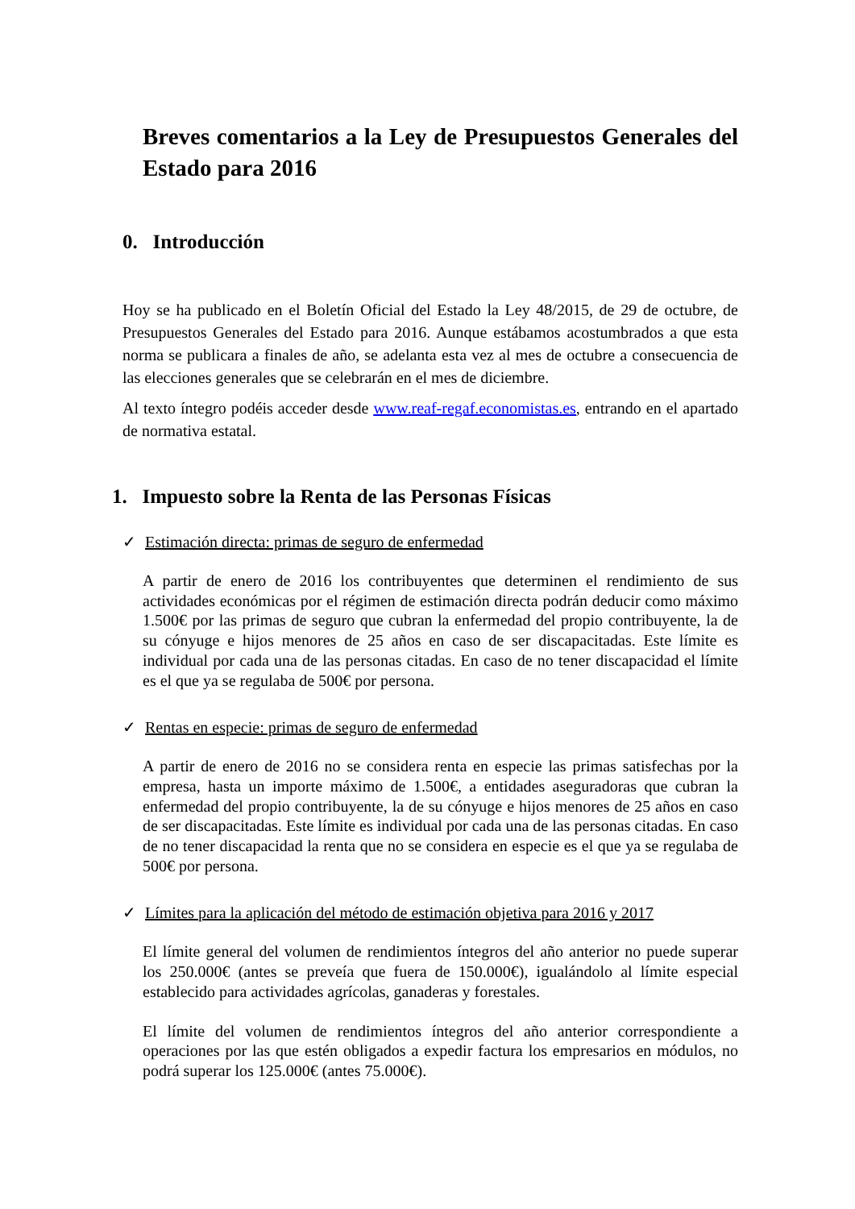Breves comentarios a la Ley de Presupuestos Generales del Estado para 2016
0. Introducción
Hoy se ha publicado en el Boletín Oficial del Estado la Ley 48/2015, de 29 de octubre, de Presupuestos Generales del Estado para 2016. Aunque estábamos acostumbrados a que esta norma se publicara a finales de año, se adelanta esta vez al mes de octubre a consecuencia de las elecciones generales que se celebrarán en el mes de diciembre.
Al texto íntegro podéis acceder desde www.reaf-regaf.economistas.es, entrando en el apartado de normativa estatal.
1. Impuesto sobre la Renta de las Personas Físicas
✓ Estimación directa: primas de seguro de enfermedad
A partir de enero de 2016 los contribuyentes que determinen el rendimiento de sus actividades económicas por el régimen de estimación directa podrán deducir como máximo 1.500€ por las primas de seguro que cubran la enfermedad del propio contribuyente, la de su cónyuge e hijos menores de 25 años en caso de ser discapacitadas. Este límite es individual por cada una de las personas citadas. En caso de no tener discapacidad el límite es el que ya se regulaba de 500€ por persona.
✓ Rentas en especie: primas de seguro de enfermedad
A partir de enero de 2016 no se considera renta en especie las primas satisfechas por la empresa, hasta un importe máximo de 1.500€, a entidades aseguradoras que cubran la enfermedad del propio contribuyente, la de su cónyuge e hijos menores de 25 años en caso de ser discapacitadas. Este límite es individual por cada una de las personas citadas. En caso de no tener discapacidad la renta que no se considera en especie es el que ya se regulaba de 500€ por persona.
✓ Límites para la aplicación del método de estimación objetiva para 2016 y 2017
El límite general del volumen de rendimientos íntegros del año anterior no puede superar los 250.000€ (antes se preveía que fuera de 150.000€), igualándolo al límite especial establecido para actividades agrícolas, ganaderas y forestales.
El límite del volumen de rendimientos íntegros del año anterior correspondiente a operaciones por las que estén obligados a expedir factura los empresarios en módulos, no podrá superar los 125.000€ (antes 75.000€).